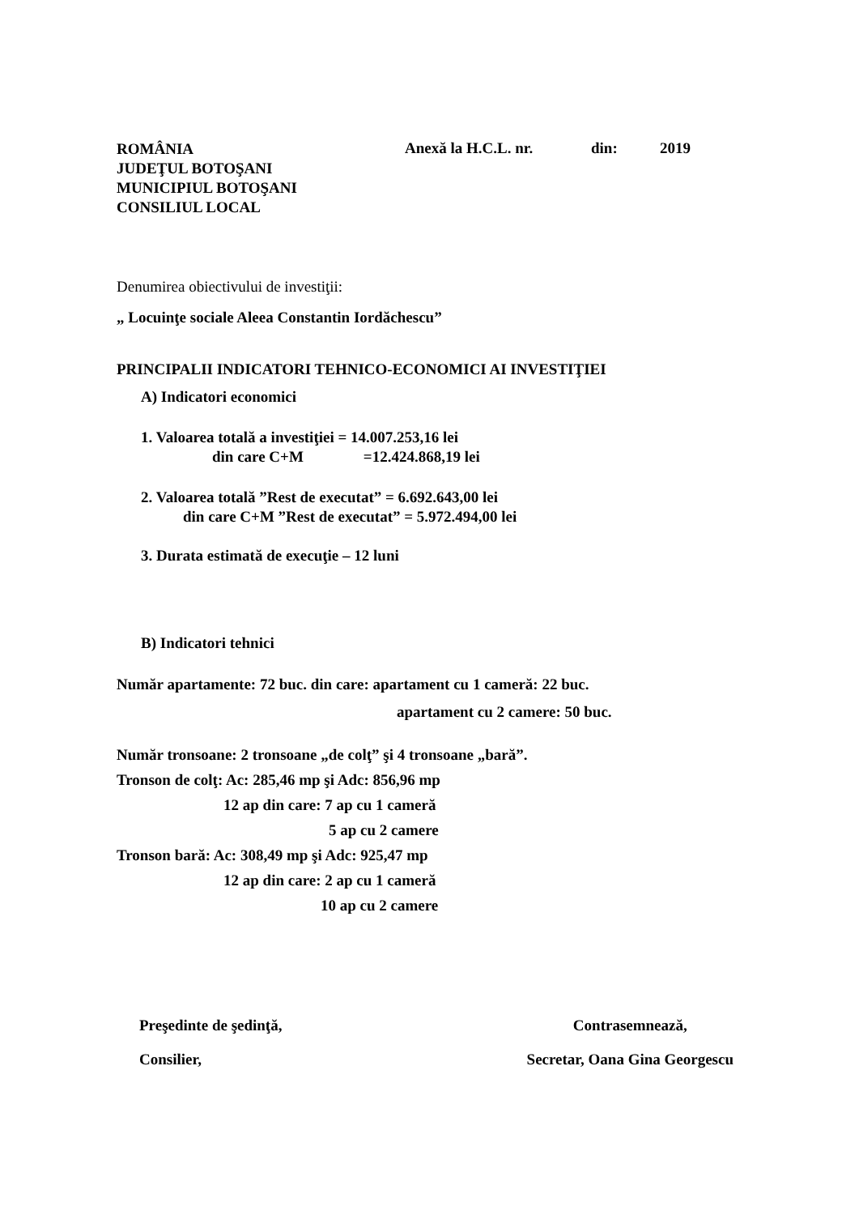ROMÂNIA
JUDEŢUL BOTOŞANI
MUNICIPIUL BOTOŞANI
CONSILIUL LOCAL
Anexă la H.C.L. nr. din: 2019
Denumirea obiectivului de investiţii:
„ Locuinţe sociale Aleea Constantin Iordăchescu”
PRINCIPALII INDICATORI TEHNICO-ECONOMICI AI INVESTIŢIEI
A) Indicatori economici
1. Valoarea totală a investiţiei = 14.007.253,16 lei
din care C+M =12.424.868,19 lei
2. Valoarea totală ”Rest de executat” = 6.692.643,00 lei
din care C+M ”Rest de executat” = 5.972.494,00 lei
3. Durata estimată de execuţie – 12 luni
B) Indicatori tehnici
Număr apartamente: 72 buc. din care: apartament cu 1 cameră: 22 buc.
apartament cu 2 camere: 50 buc.
Număr tronsoane: 2 tronsoane „de colţ” şi 4 tronsoane „bară”.
Tronson de colţ: Ac: 285,46 mp şi Adc: 856,96 mp
12 ap din care: 7 ap cu 1 cameră
5 ap cu 2 camere
Tronson bară: Ac: 308,49 mp şi Adc: 925,47 mp
12 ap din care: 2 ap cu 1 cameră
10 ap cu 2 camere
Preşedinte de şedinţă,
Consilier,
Contrasemnează,
Secretar, Oana Gina Georgescu